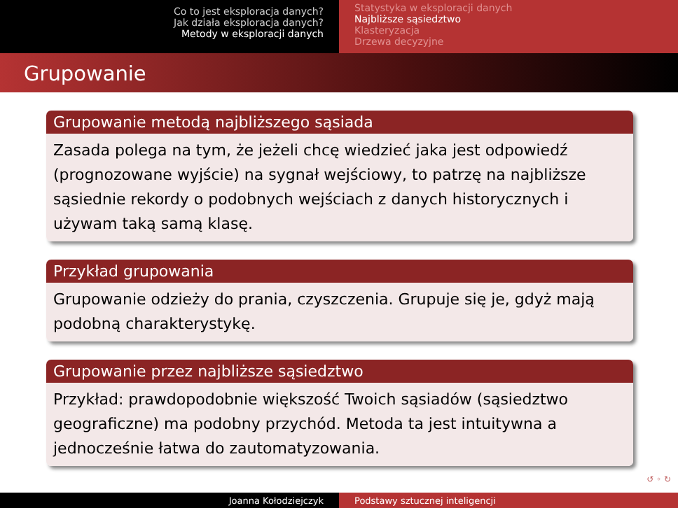Co to jest eksploracja danych?
Jak działa eksploracja danych?
Metody w eksploracji danych
Statystyka w eksploracji danych
Najbliższe sąsiedztwo
Klasteryzacja
Drzewa decyzyjne
Grupowanie
Grupowanie metodą najbliższego sąsiada
Zasada polega na tym, że jeżeli chcę wiedzieć jaka jest odpowiedź (prognozowane wyjście) na sygnał wejściowy, to patrzę na najbliższe sąsiednie rekordy o podobnych wejściach z danych historycznych i używam taką samą klasę.
Przykład grupowania
Grupowanie odzieży do prania, czyszczenia. Grupuje się je, gdyż mają podobną charakterystykę.
Grupowanie przez najbliższe sąsiedztwo
Przykład: prawdopodobnie większość Twoich sąsiadów (sąsiedztwo geograficzne) ma podobny przychód. Metoda ta jest intuitywna a jednocześnie łatwa do zautomatyzowania.
↺ ◦ ↻
Joanna Kołodziejczyk Podstawy sztucznej inteligencji